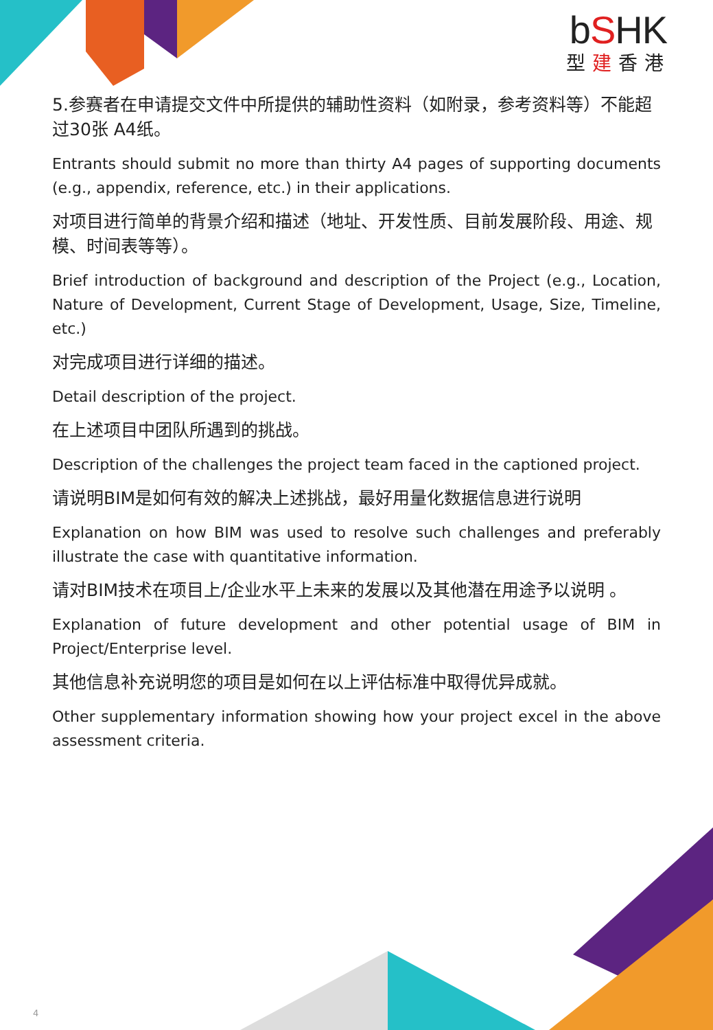bSHK
型建香港
5.参赛者在申请提交文件中所提供的辅助性资料（如附录，参考资料等）不能超过30张 A4纸。
Entrants should submit no more than thirty A4 pages of supporting documents (e.g., appendix, reference, etc.) in their applications.
对项目进行简单的背景介绍和描述（地址、开发性质、目前发展阶段、用途、规模、时间表等等）。
Brief introduction of background and description of the Project (e.g., Location, Nature of Development, Current Stage of Development, Usage, Size, Timeline, etc.)
对完成项目进行详细的描述。
Detail description of the project.
在上述项目中团队所遇到的挑战。
Description of the challenges the project team faced in the captioned project.
请说明BIM是如何有效的解决上述挑战，最好用量化数据信息进行说明
Explanation on how BIM was used to resolve such challenges and preferably illustrate the case with quantitative information.
请对BIM技术在项目上/企业水平上未来的发展以及其他潜在用途予以说明 。
Explanation of future development and other potential usage of BIM in Project/Enterprise level.
其他信息补充说明您的项目是如何在以上评估标准中取得优异成就。
Other supplementary information showing how your project excel in the above assessment criteria.
4